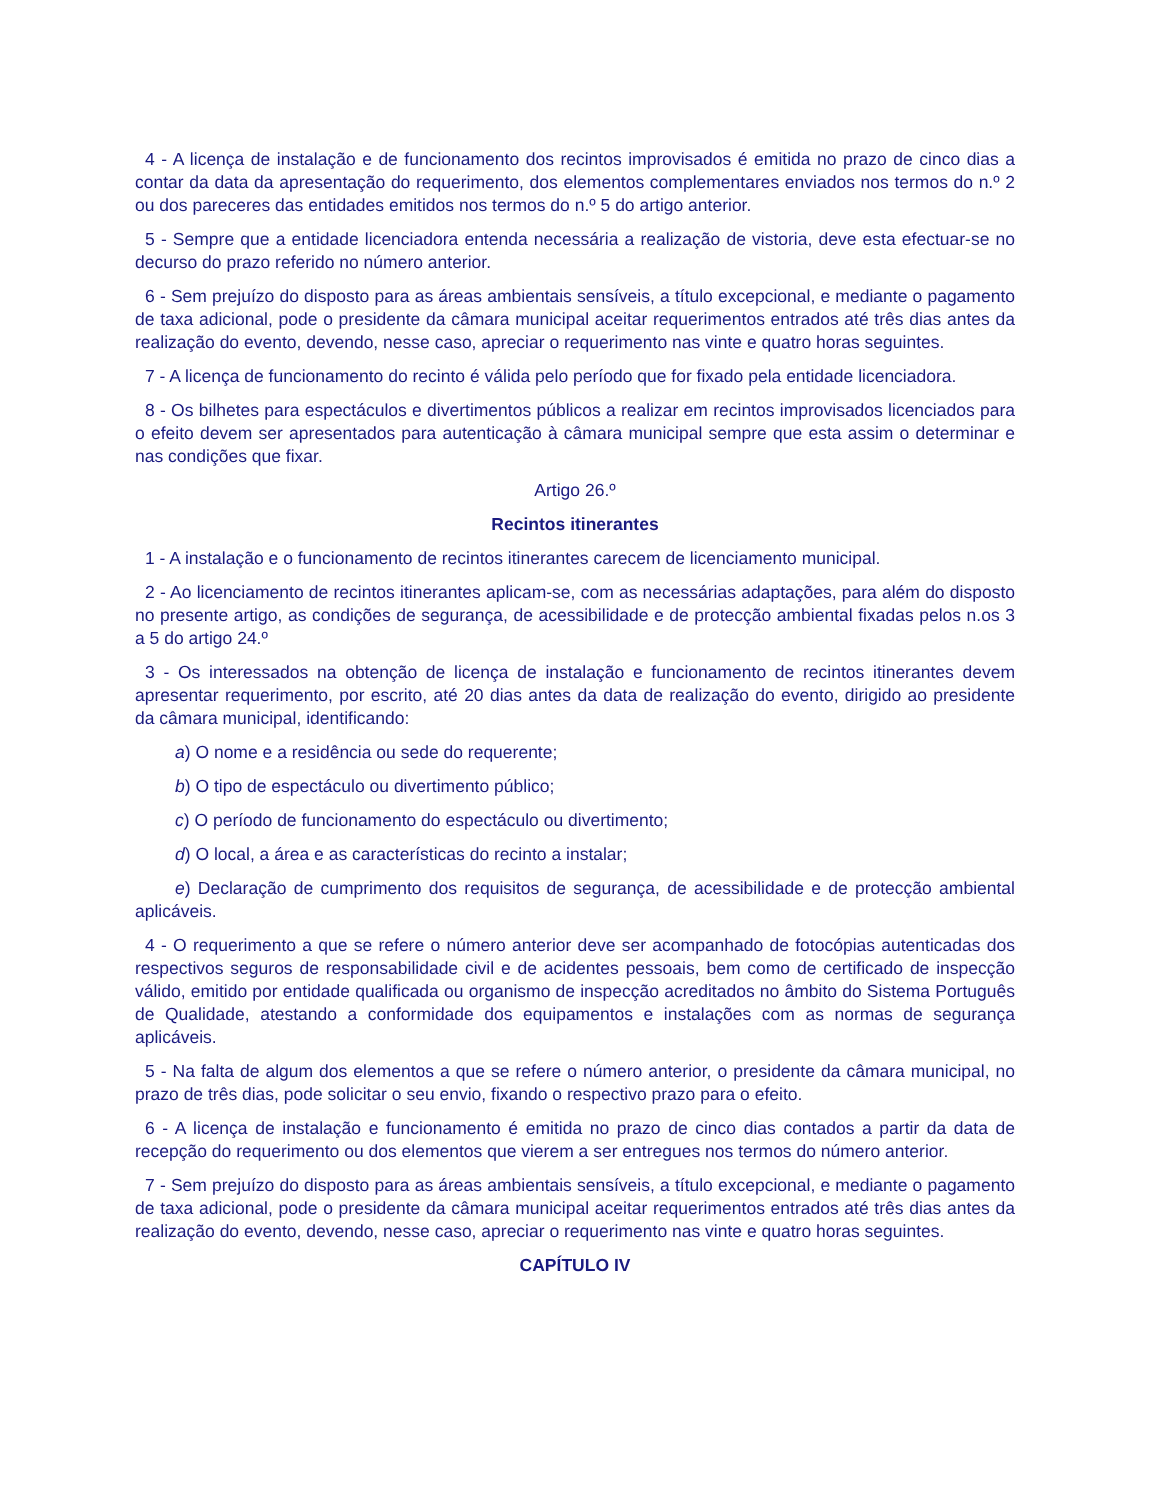4 - A licença de instalação e de funcionamento dos recintos improvisados é emitida no prazo de cinco dias a contar da data da apresentação do requerimento, dos elementos complementares enviados nos termos do n.º 2 ou dos pareceres das entidades emitidos nos termos do n.º 5 do artigo anterior.
5 - Sempre que a entidade licenciadora entenda necessária a realização de vistoria, deve esta efectuar-se no decurso do prazo referido no número anterior.
6 - Sem prejuízo do disposto para as áreas ambientais sensíveis, a título excepcional, e mediante o pagamento de taxa adicional, pode o presidente da câmara municipal aceitar requerimentos entrados até três dias antes da realização do evento, devendo, nesse caso, apreciar o requerimento nas vinte e quatro horas seguintes.
7 - A licença de funcionamento do recinto é válida pelo período que for fixado pela entidade licenciadora.
8 - Os bilhetes para espectáculos e divertimentos públicos a realizar em recintos improvisados licenciados para o efeito devem ser apresentados para autenticação à câmara municipal sempre que esta assim o determinar e nas condições que fixar.
Artigo 26.º
Recintos itinerantes
1 - A instalação e o funcionamento de recintos itinerantes carecem de licenciamento municipal.
2 - Ao licenciamento de recintos itinerantes aplicam-se, com as necessárias adaptações, para além do disposto no presente artigo, as condições de segurança, de acessibilidade e de protecção ambiental fixadas pelos n.os 3 a 5 do artigo 24.º
3 - Os interessados na obtenção de licença de instalação e funcionamento de recintos itinerantes devem apresentar requerimento, por escrito, até 20 dias antes da data de realização do evento, dirigido ao presidente da câmara municipal, identificando:
a) O nome e a residência ou sede do requerente;
b) O tipo de espectáculo ou divertimento público;
c) O período de funcionamento do espectáculo ou divertimento;
d) O local, a área e as características do recinto a instalar;
e) Declaração de cumprimento dos requisitos de segurança, de acessibilidade e de protecção ambiental aplicáveis.
4 - O requerimento a que se refere o número anterior deve ser acompanhado de fotocópias autenticadas dos respectivos seguros de responsabilidade civil e de acidentes pessoais, bem como de certificado de inspecção válido, emitido por entidade qualificada ou organismo de inspecção acreditados no âmbito do Sistema Português de Qualidade, atestando a conformidade dos equipamentos e instalações com as normas de segurança aplicáveis.
5 - Na falta de algum dos elementos a que se refere o número anterior, o presidente da câmara municipal, no prazo de três dias, pode solicitar o seu envio, fixando o respectivo prazo para o efeito.
6 - A licença de instalação e funcionamento é emitida no prazo de cinco dias contados a partir da data de recepção do requerimento ou dos elementos que vierem a ser entregues nos termos do número anterior.
7 - Sem prejuízo do disposto para as áreas ambientais sensíveis, a título excepcional, e mediante o pagamento de taxa adicional, pode o presidente da câmara municipal aceitar requerimentos entrados até três dias antes da realização do evento, devendo, nesse caso, apreciar o requerimento nas vinte e quatro horas seguintes.
CAPÍTULO IV